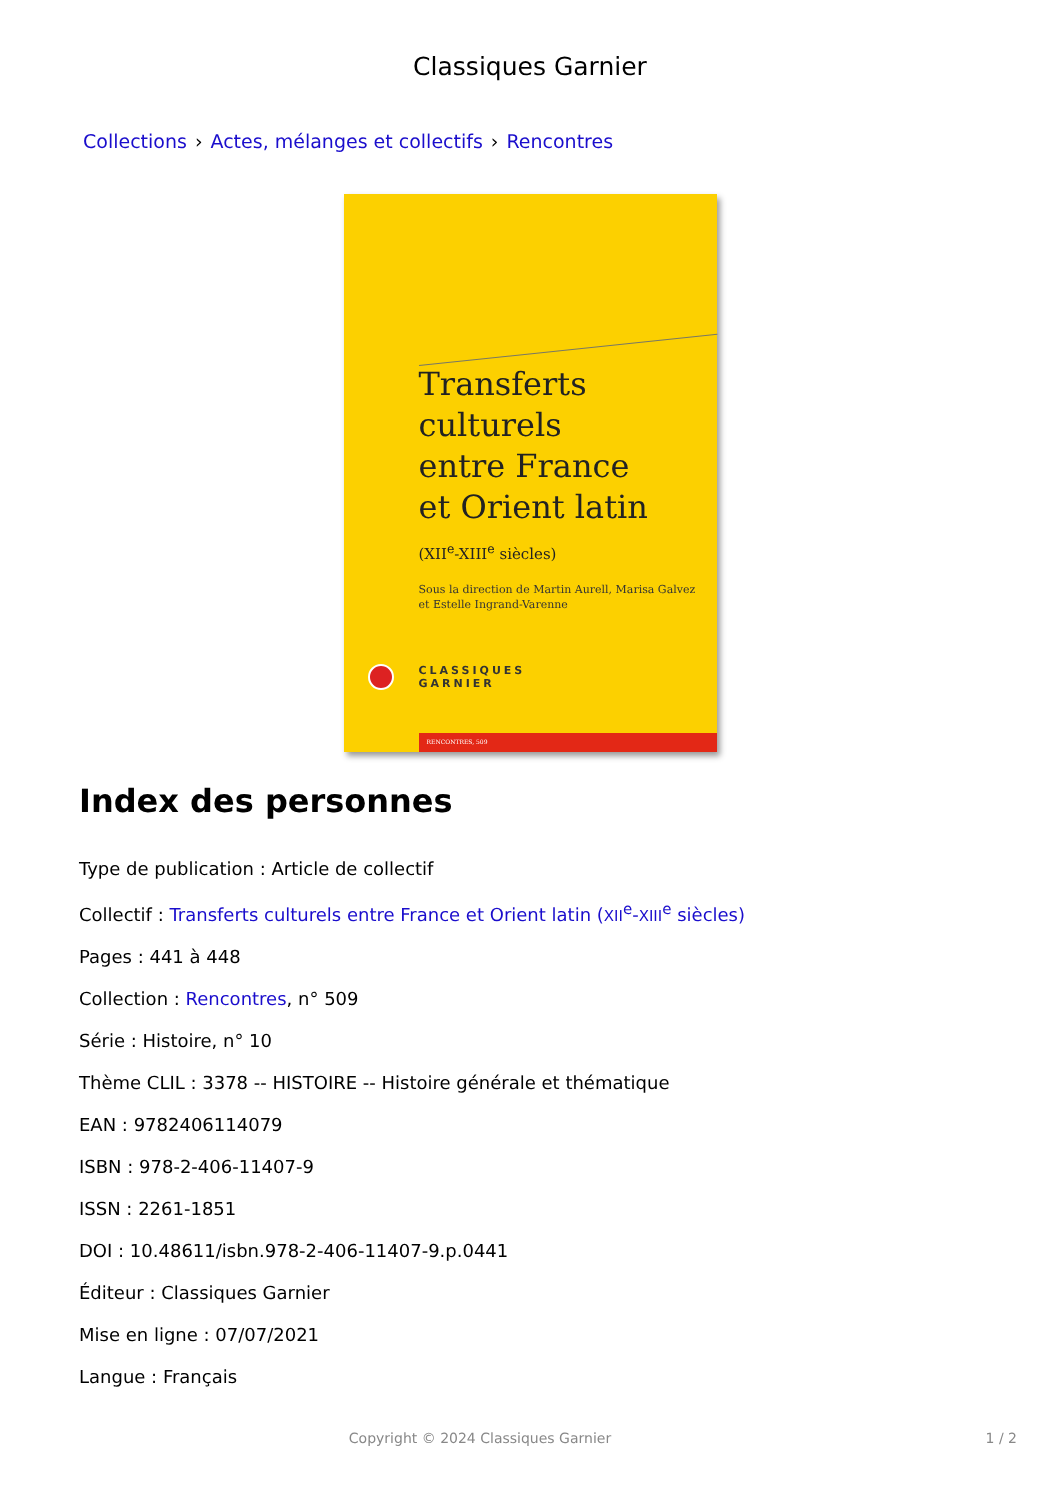Classiques Garnier
Collections › Actes, mélanges et collectifs › Rencontres
Transferts culturels
entre France
et Orient latin
(XII<sup>e</sup>-XIII<sup>e</sup> siècles)
Sous la direction de Martin Aurell, Marisa Galvez
et Estelle Ingrand-Varenne
CLASSIQUES
GARNIER
RENCONTRES, 509
Index des personnes
Type de publication : Article de collectif
Collectif : Transferts culturels entre France et Orient latin (XII<sup>e</sup>-XIII<sup>e</sup> siècles)
Pages : 441 à 448
Collection : Rencontres, n° 509
Série : Histoire, n° 10
Thème CLIL : 3378 -- HISTOIRE -- Histoire générale et thématique
EAN : 9782406114079
ISBN : 978-2-406-11407-9
ISSN : 2261-1851
DOI : 10.48611/isbn.978-2-406-11407-9.p.0441
Éditeur : Classiques Garnier
Mise en ligne : 07/07/2021
Langue : Français
Copyright © 2024 Classiques Garnier 1 / 2